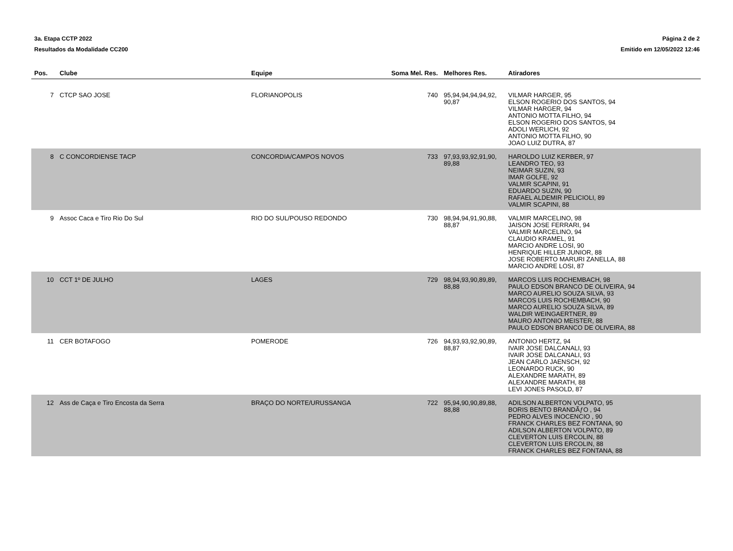3a. Etapa CCTP 2022
Resultados da Modalidade CC200
Página 2 de 2
Emitido em 12/05/2022 12:46
| Pos. | Clube | Equipe | Soma Mel. Res. | Melhores Res. | Atiradores |
| --- | --- | --- | --- | --- | --- |
| 7 | CTCP SAO JOSE | FLORIANOPOLIS | 740 | 95,94,94,94,94,92, 90,87 | VILMAR HARGER, 95 ELSON ROGERIO DOS SANTOS, 94 VILMAR HARGER, 94 ANTONIO MOTTA FILHO, 94 ELSON ROGERIO DOS SANTOS, 94 ADOLI WERLICH, 92 ANTONIO MOTTA FILHO, 90 JOAO LUIZ DUTRA, 87 |
| 8 | C CONCORDIENSE TACP | CONCORDIA/CAMPOS NOVOS | 733 | 97,93,93,92,91,90, 89,88 | HAROLDO LUIZ KERBER, 97 LEANDRO TEO, 93 NEIMAR SUZIN, 93 IMAR GOLFE, 92 VALMIR SCAPINI, 91 EDUARDO SUZIN, 90 RAFAEL ALDEMIR PELICIOLI, 89 VALMIR SCAPINI, 88 |
| 9 | Assoc Caca e Tiro Rio Do Sul | RIO DO SUL/POUSO REDONDO | 730 | 98,94,94,91,90,88, 88,87 | VALMIR MARCELINO, 98 JAISON JOSE FERRARI, 94 VALMIR MARCELINO, 94 CLAUDIO KRAMEL, 91 MARCIO ANDRE LOSI, 90 HENRIQUE HILLER JUNIOR, 88 JOSE ROBERTO MARURI ZANELLA, 88 MARCIO ANDRE LOSI, 87 |
| 10 | CCT 1º DE JULHO | LAGES | 729 | 98,94,93,90,89,89, 88,88 | MARCOS LUIS ROCHEMBACH, 98 PAULO EDSON BRANCO DE OLIVEIRA, 94 MARCO AURELIO SOUZA SILVA, 93 MARCOS LUIS ROCHEMBACH, 90 MARCO AURELIO SOUZA SILVA, 89 WALDIR WEINGAERTNER, 89 MAURO ANTONIO MEISTER, 88 PAULO EDSON BRANCO DE OLIVEIRA, 88 |
| 11 | CER BOTAFOGO | POMERODE | 726 | 94,93,93,92,90,89, 88,87 | ANTONIO HERTZ, 94 IVAIR JOSE DALCANALI, 93 IVAIR JOSE DALCANALI, 93 JEAN CARLO JAENSCH, 92 LEONARDO RUCK, 90 ALEXANDRE MARATH, 89 ALEXANDRE MARATH, 88 LEVI JONES PASOLD, 87 |
| 12 | Ass de Caça e Tiro Encosta da Serra | BRAÇO DO NORTE/URUSSANGA | 722 | 95,94,90,90,89,88, 88,88 | ADILSON ALBERTON VOLPATO, 95 BORIS BENTO BRANDÃƒO , 94 PEDRO ALVES INOCENCIO , 90 FRANCK CHARLES BEZ FONTANA, 90 ADILSON ALBERTON VOLPATO, 89 CLEVERTON LUIS ERCOLIN, 88 CLEVERTON LUIS ERCOLIN, 88 FRANCK CHARLES BEZ FONTANA, 88 |